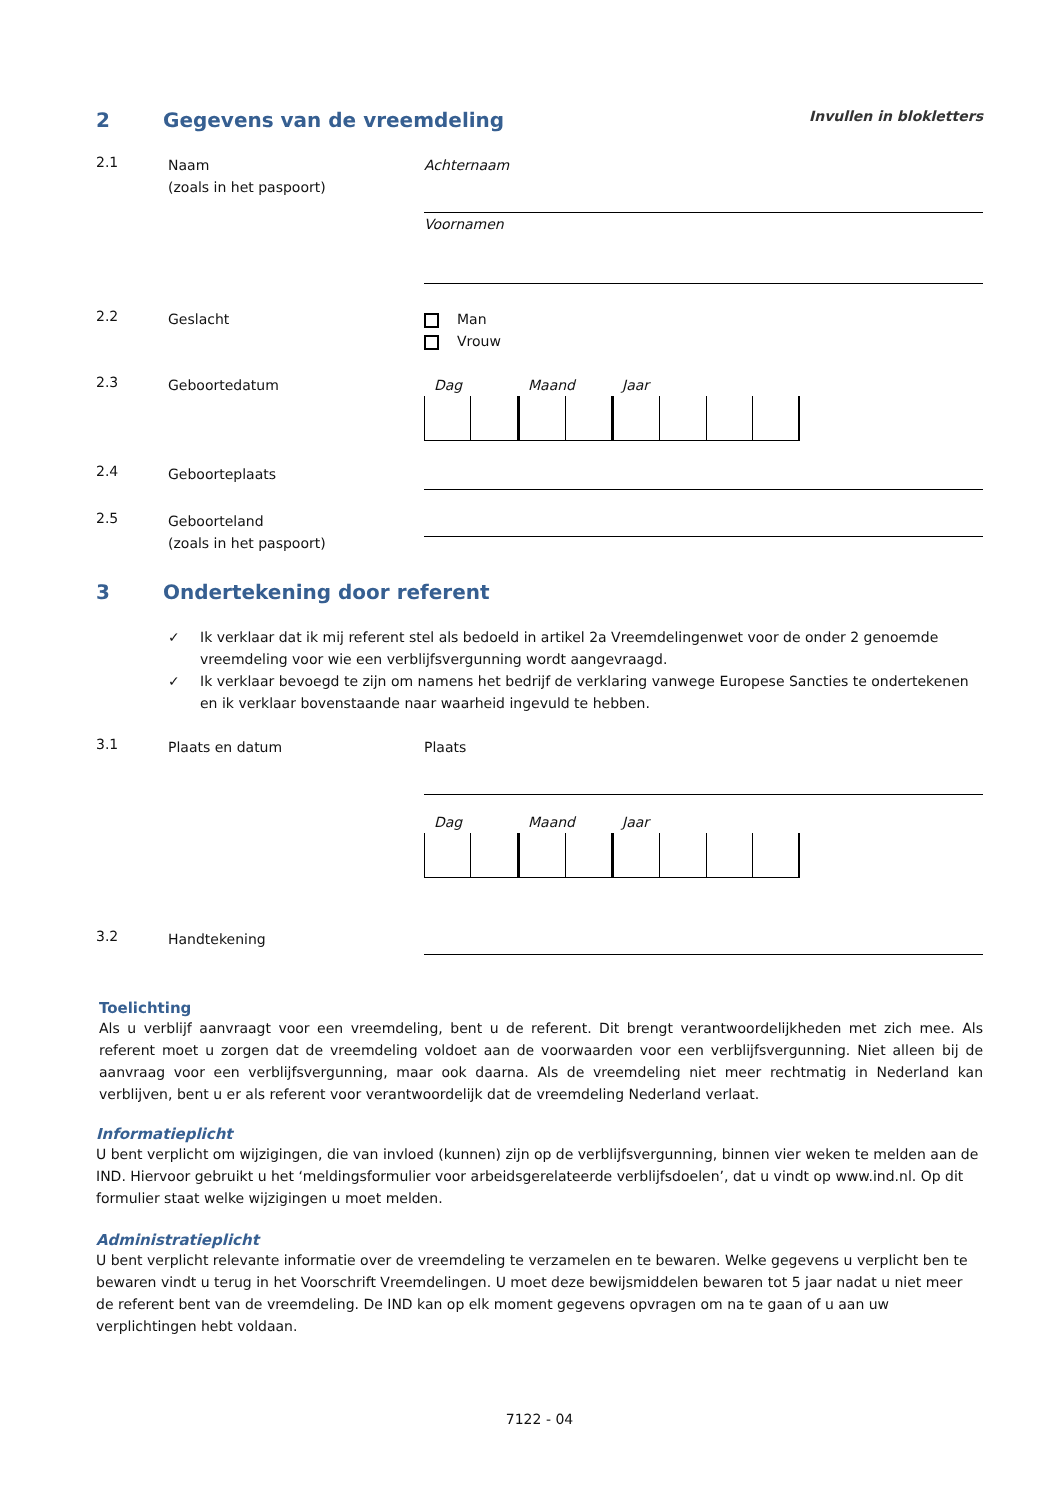2 Gegevens van de vreemdeling Invullen in blokletters
2.1
Naam
(zoals in het paspoort)
Achternaam
Voornamen
2.2
Geslacht Man
Vrouw
2.3
Geboortedatum Dag Maand Jaar
2.4
Geboorteplaats
2.5
Geboorteland
(zoals in het paspoort)
3 Ondertekening door referent
✓ Ik verklaar dat ik mij referent stel als bedoeld in artikel 2a Vreemdelingenwet voor de onder 2 genoemde vreemdeling voor wie een verblijfsvergunning wordt aangevraagd.
✓ Ik verklaar bevoegd te zijn om namens het bedrijf de verklaring vanwege Europese Sancties te ondertekenen en ik verklaar bovenstaande naar waarheid ingevuld te hebben.
3.1
Plaats en datum Plaats
Dag Maand Jaar
3.2
Handtekening
Toelichting
Als u verblijf aanvraagt voor een vreemdeling, bent u de referent. Dit brengt verantwoordelijkheden met zich mee. Als referent moet u zorgen dat de vreemdeling voldoet aan de voorwaarden voor een verblijfsvergunning. Niet alleen bij de aanvraag voor een verblijfsvergunning, maar ook daarna. Als de vreemdeling niet meer rechtmatig in Nederland kan verblijven, bent u er als referent voor verantwoordelijk dat de vreemdeling Nederland verlaat.
Informatieplicht
U bent verplicht om wijzigingen, die van invloed (kunnen) zijn op de verblijfsvergunning, binnen vier weken te melden aan de IND. Hiervoor gebruikt u het ‘meldingsformulier voor arbeidsgerelateerde verblijfsdoelen’, dat u vindt op www.ind.nl. Op dit formulier staat welke wijzigingen u moet melden.
Administratieplicht
U bent verplicht relevante informatie over de vreemdeling te verzamelen en te bewaren. Welke gegevens u verplicht ben te bewaren vindt u terug in het Voorschrift Vreemdelingen. U moet deze bewijsmiddelen bewaren tot 5 jaar nadat u niet meer de referent bent van de vreemdeling. De IND kan op elk moment gegevens opvragen om na te gaan of u aan uw verplichtingen hebt voldaan.
7122 - 04